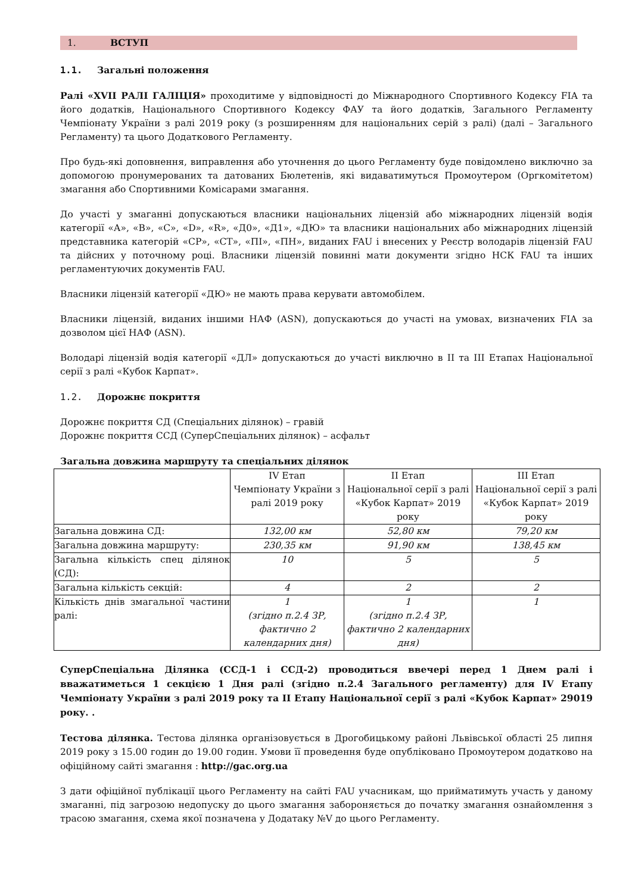1. ВСТУП
1.1. Загальні положення
Ралі «XVII РАЛІ ГАЛІЦІЯ» проходитиме у відповідності до Міжнародного Спортивного Кодексу FIA та його додатків, Національного Спортивного Кодексу ФАУ та його додатків, Загального Регламенту Чемпіонату України з ралі 2019 року (з розширенням для національних серій з ралі) (далі – Загального Регламенту) та цього Додаткового Регламенту.
Про будь-які доповнення, виправлення або уточнення до цього Регламенту буде повідомлено виключно за допомогою пронумерованих та датованих Бюлетенів, які видаватимуться Промоутером (Оргкомітетом) змагання або Спортивними Комісарами змагання.
До участі у змаганні допускаються власники національних ліцензій або міжнародних ліцензій водія категорії «А», «В», «С», «D», «R», «Д0», «Д1», «ДЮ» та власники національних або міжнародних ліцензій представника категорій «СР», «СТ», «ПІ», «ПН», виданих FAU і внесених у Реєстр володарів ліцензій FAU та дійсних у поточному році. Власники ліцензій повинні мати документи згідно НСК FAU та інших регламентуючих документів FAU.
Власники ліцензій категорії «ДЮ» не мають права керувати автомобілем.
Власники ліцензій, виданих іншими НАФ (ASN), допускаються до участі на умовах, визначених FIA за дозволом цієї НАФ (ASN).
Володарі ліцензій водія категорії «ДЛ» допускаються до участі виключно в ІІ та ІІІ Етапах Національної серії з ралі «Кубок Карпат».
1.2. Дорожнє покриття
Дорожнє покриття СД (Спеціальних ділянок) – гравій
Дорожнє покриття ССД (СуперСпеціальних ділянок) – асфальт
Загальна довжина маршруту та спеціальних ділянок
| | IV Етап Чемпіонату України з ралі 2019 року | ІІ Етап Національної серії з ралі «Кубок Карпат» 2019 року | ІІІ Етап Національної серії з ралі «Кубок Карпат» 2019 року |
| --- | --- | --- | --- |
| Загальна довжина СД: | 132,00 км | 52,80 км | 79,20 км |
| Загальна довжина маршруту: | 230,35 км | 91,90 км | 138,45 км |
| Загальна кількість спец ділянок (СД): | 10 | 5 | 5 |
| Загальна кількість секцій: | 4 | 2 | 2 |
| Кількість днів змагальної частини ралі: | 1 (згідно п.2.4 ЗР, фактично 2 календарних дня) | 1 (згідно п.2.4 ЗР, фактично 2 календарних дня) | 1 |
СуперСпеціальна Ділянка (ССД-1 і ССД-2) проводиться ввечері перед 1 Днем ралі і вважатиметься 1 секцією 1 Дня ралі (згідно п.2.4 Загального регламенту) для IV Етапу Чемпіонату України з ралі 2019 року та ІІ Етапу Національної серії з ралі «Кубок Карпат» 29019 року. .
Тестова ділянка. Тестова ділянка організовується в Дрогобицькому районі Львівської області 25 липня 2019 року з 15.00 годин до 19.00 годин. Умови її проведення буде опубліковано Промоутером додатково на офіційному сайті змагання : http://gac.org.ua
З дати офіційної публікації цього Регламенту на сайті FAU учасникам, що прийматимуть участь у даному змаганні, під загрозою недопуску до цього змагання забороняється до початку змагання ознайомлення з трасою змагання, схема якої позначена у Додатаку №V до цього Регламенту.